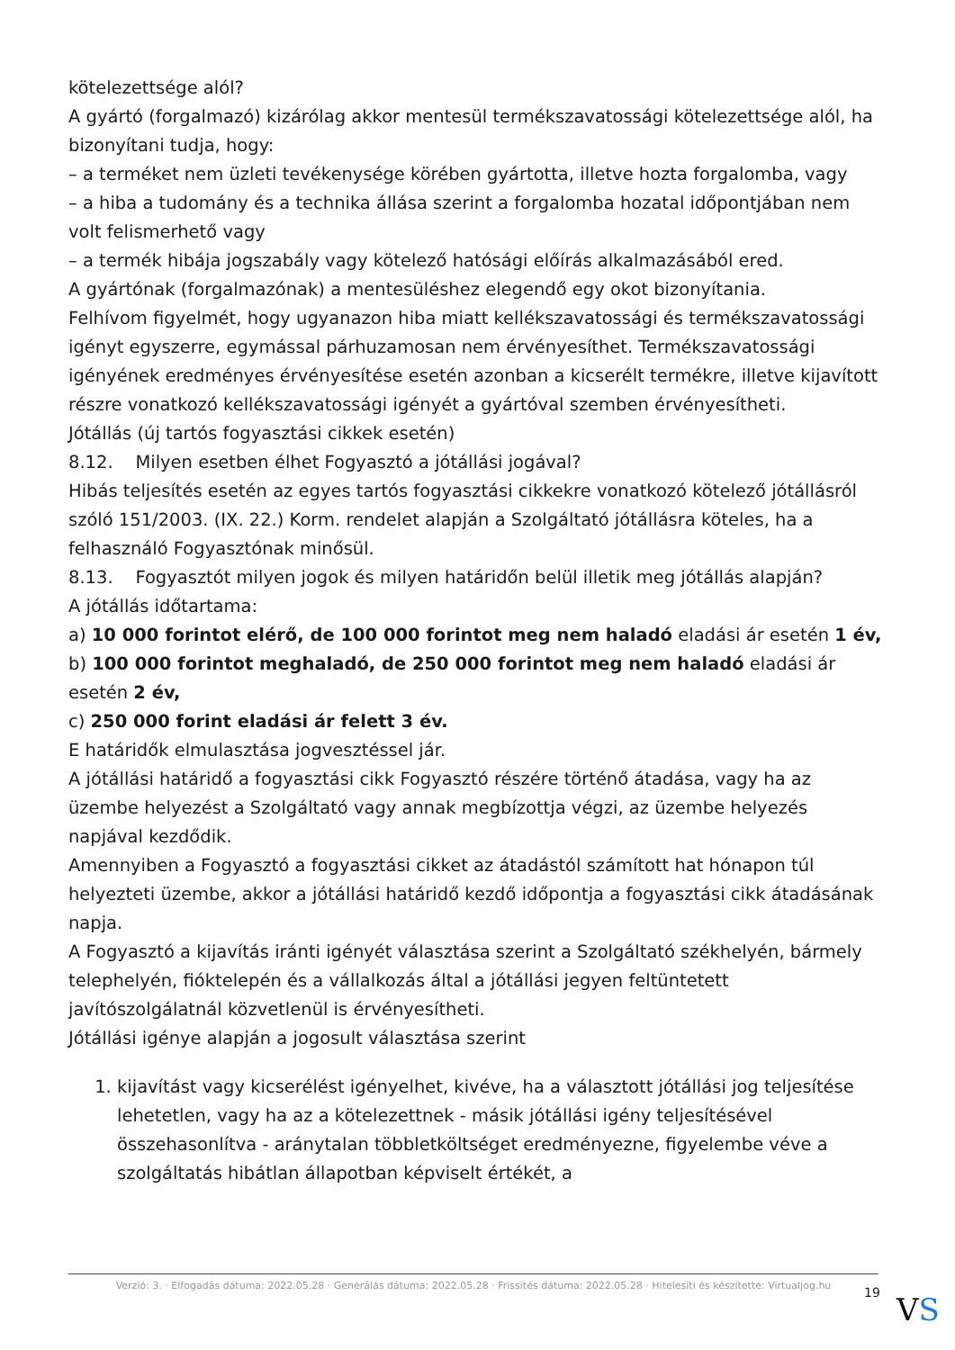kötelezettsége alól?
A gyártó (forgalmazó) kizárólag akkor mentesül termékszavatossági kötelezettsége alól, ha bizonyítani tudja, hogy:
– a terméket nem üzleti tevékenysége körében gyártotta, illetve hozta forgalomba, vagy
– a hiba a tudomány és a technika állása szerint a forgalomba hozatal időpontjában nem volt felismerhető vagy
– a termék hibája jogszabály vagy kötelező hatósági előírás alkalmazásából ered.
A gyártónak (forgalmazónak) a mentesüléshez elegendő egy okot bizonyítania.
Felhívom figyelmét, hogy ugyanazon hiba miatt kellékszavatossági és termékszavatossági igényt egyszerre, egymással párhuzamosan nem érvényesíthet. Termékszavatossági igényének eredményes érvényesítése esetén azonban a kicserélt termékre, illetve kijavított részre vonatkozó kellékszavatossági igényét a gyártóval szemben érvényesítheti.
Jótállás (új tartós fogyasztási cikkek esetén)
8.12. Milyen esetben élhet Fogyasztó a jótállási jogával?
Hibás teljesítés esetén az egyes tartós fogyasztási cikkekre vonatkozó kötelező jótállásról szóló 151/2003. (IX. 22.) Korm. rendelet alapján a Szolgáltató jótállásra köteles, ha a felhasználó Fogyasztónak minősül.
8.13. Fogyasztót milyen jogok és milyen határidőn belül illetik meg jótállás alapján?
A jótállás időtartama:
a) 10 000 forintot elérő, de 100 000 forintot meg nem haladó eladási ár esetén 1 év,
b) 100 000 forintot meghaladó, de 250 000 forintot meg nem haladó eladási ár esetén 2 év,
c) 250 000 forint eladási ár felett 3 év.
E határidők elmulasztása jogvesztéssel jár.
A jótállási határidő a fogyasztási cikk Fogyasztó részére történő átadása, vagy ha az üzembe helyezést a Szolgáltató vagy annak megbízottja végzi, az üzembe helyezés napjával kezdődik.
Amennyiben a Fogyasztó a fogyasztási cikket az átadástól számított hat hónapon túl helyezteti üzembe, akkor a jótállási határidő kezdő időpontja a fogyasztási cikk átadásának napja.
A Fogyasztó a kijavítás iránti igényét választása szerint a Szolgáltató székhelyén, bármely telephelyén, fióktelepén és a vállalkozás által a jótállási jegyen feltüntetett javítószolgálatnál közvetlenül is érvényesítheti.
Jótállási igénye alapján a jogosult választása szerint
1. kijavítást vagy kicserélést igényelhet, kivéve, ha a választott jótállási jog teljesítése lehetetlen, vagy ha az a kötelezettnek - másik jótállási igény teljesítésével összehasonlítva - aránytalan többletköltséget eredményezne, figyelembe véve a szolgáltatás hibátlan állapotban képviselt értékét, a
Verzió: 3. · Elfogadás dátuma: 2022.05.28 · Generálás dátuma: 2022.05.28 · Frissítés dátuma: 2022.05.28 · Hitelesíti és készítette: Virtualjog.hu
19 VS